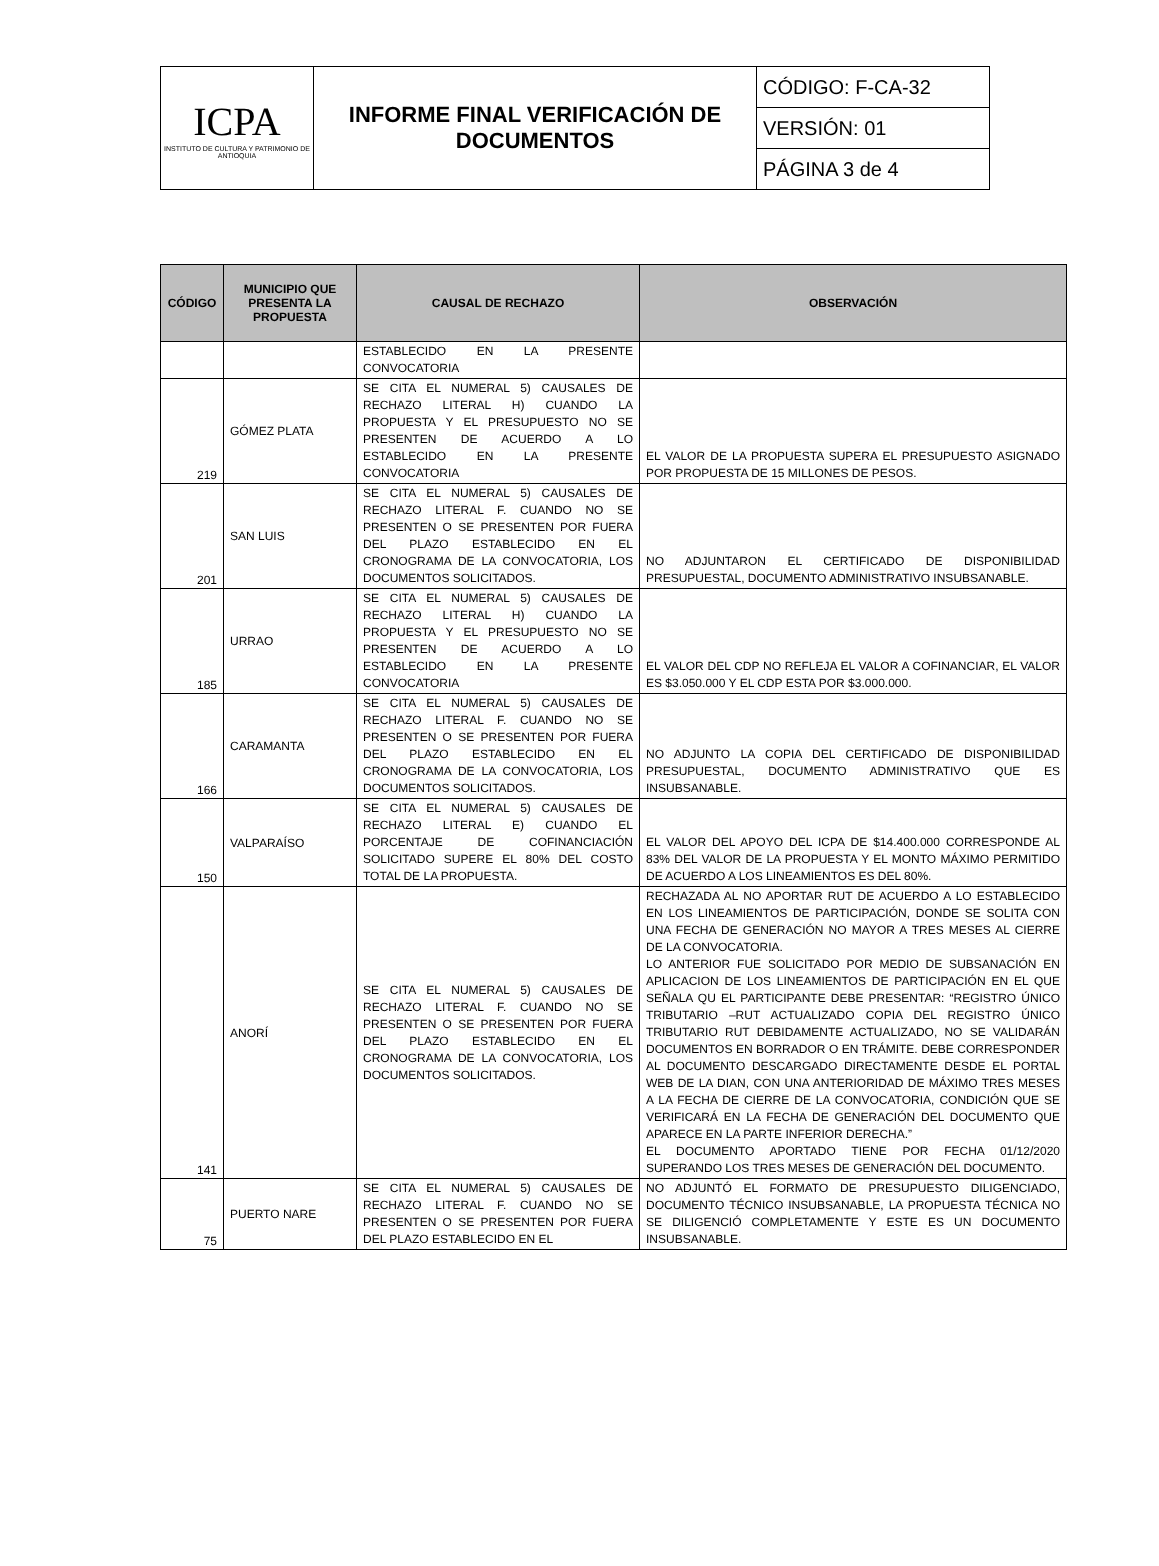| ICPA INSTITUTO DE CULTURA Y PATRIMONIO DE ANTIOQUIA | INFORME FINAL VERIFICACIÓN DE DOCUMENTOS | CÓDIGO: F-CA-32 |
| | | VERSIÓN: 01 |
| | | PÁGINA 3 de 4 |
| CÓDIGO | MUNICIPIO QUE PRESENTA LA PROPUESTA | CAUSAL DE RECHAZO | OBSERVACIÓN |
| --- | --- | --- | --- |
| | | ESTABLECIDO EN LA PRESENTE CONVOCATORIA | |
| 219 | GÓMEZ PLATA | SE CITA EL NUMERAL 5) CAUSALES DE RECHAZO LITERAL H) CUANDO LA PROPUESTA Y EL PRESUPUESTO NO SE PRESENTEN DE ACUERDO A LO ESTABLECIDO EN LA PRESENTE CONVOCATORIA | EL VALOR DE LA PROPUESTA SUPERA EL PRESUPUESTO ASIGNADO POR PROPUESTA DE 15 MILLONES DE PESOS. |
| 201 | SAN LUIS | SE CITA EL NUMERAL 5) CAUSALES DE RECHAZO LITERAL F. CUANDO NO SE PRESENTEN O SE PRESENTEN POR FUERA DEL PLAZO ESTABLECIDO EN EL CRONOGRAMA DE LA CONVOCATORIA, LOS DOCUMENTOS SOLICITADOS. | NO ADJUNTARON EL CERTIFICADO DE DISPONIBILIDAD PRESUPUESTAL, DOCUMENTO ADMINISTRATIVO INSUBSANABLE. |
| 185 | URRAO | SE CITA EL NUMERAL 5) CAUSALES DE RECHAZO LITERAL H) CUANDO LA PROPUESTA Y EL PRESUPUESTO NO SE PRESENTEN DE ACUERDO A LO ESTABLECIDO EN LA PRESENTE CONVOCATORIA | EL VALOR DEL CDP NO REFLEJA EL VALOR A COFINANCIAR, EL VALOR ES $3.050.000 Y EL CDP ESTA POR $3.000.000. |
| 166 | CARAMANTA | SE CITA EL NUMERAL 5) CAUSALES DE RECHAZO LITERAL F. CUANDO NO SE PRESENTEN O SE PRESENTEN POR FUERA DEL PLAZO ESTABLECIDO EN EL CRONOGRAMA DE LA CONVOCATORIA, LOS DOCUMENTOS SOLICITADOS. | NO ADJUNTO LA COPIA DEL CERTIFICADO DE DISPONIBILIDAD PRESUPUESTAL, DOCUMENTO ADMINISTRATIVO QUE ES INSUBSANABLE. |
| 150 | VALPARAÍSO | SE CITA EL NUMERAL 5) CAUSALES DE RECHAZO LITERAL E) CUANDO EL PORCENTAJE DE COFINANCIACIÓN SOLICITADO SUPERE EL 80% DEL COSTO TOTAL DE LA PROPUESTA. | EL VALOR DEL APOYO DEL ICPA DE $14.400.000 CORRESPONDE AL 83% DEL VALOR DE LA PROPUESTA Y EL MONTO MÁXIMO PERMITIDO DE ACUERDO A LOS LINEAMIENTOS ES DEL 80%. |
| 141 | ANORÍ | SE CITA EL NUMERAL 5) CAUSALES DE RECHAZO LITERAL F. CUANDO NO SE PRESENTEN O SE PRESENTEN POR FUERA DEL PLAZO ESTABLECIDO EN EL CRONOGRAMA DE LA CONVOCATORIA, LOS DOCUMENTOS SOLICITADOS. | RECHAZADA AL NO APORTAR RUT DE ACUERDO A LO ESTABLECIDO EN LOS LINEAMIENTOS DE PARTICIPACIÓN, DONDE SE SOLITA CON UNA FECHA DE GENERACIÓN NO MAYOR A TRES MESES AL CIERRE DE LA CONVOCATORIA. LO ANTERIOR FUE SOLICITADO POR MEDIO DE SUBSANACIÓN EN APLICACION DE LOS LINEAMIENTOS DE PARTICIPACIÓN EN EL QUE SEÑALA QU EL PARTICIPANTE DEBE PRESENTAR: “REGISTRO ÚNICO TRIBUTARIO –RUT ACTUALIZADO COPIA DEL REGISTRO ÚNICO TRIBUTARIO RUT DEBIDAMENTE ACTUALIZADO, NO SE VALIDARÁN DOCUMENTOS EN BORRADOR O EN TRÁMITE. DEBE CORRESPONDER AL DOCUMENTO DESCARGADO DIRECTAMENTE DESDE EL PORTAL WEB DE LA DIAN, CON UNA ANTERIORIDAD DE MÁXIMO TRES MESES A LA FECHA DE CIERRE DE LA CONVOCATORIA, CONDICIÓN QUE SE VERIFICARÁ EN LA FECHA DE GENERACIÓN DEL DOCUMENTO QUE APARECE EN LA PARTE INFERIOR DERECHA.” EL DOCUMENTO APORTADO TIENE POR FECHA 01/12/2020 SUPERANDO LOS TRES MESES DE GENERACIÓN DEL DOCUMENTO. |
| 75 | PUERTO NARE | SE CITA EL NUMERAL 5) CAUSALES DE RECHAZO LITERAL F. CUANDO NO SE PRESENTEN O SE PRESENTEN POR FUERA DEL PLAZO ESTABLECIDO EN EL | NO ADJUNTÓ EL FORMATO DE PRESUPUESTO DILIGENCIADO, DOCUMENTO TÉCNICO INSUBSANABLE, LA PROPUESTA TÉCNICA NO SE DILIGENCIÓ COMPLETAMENTE Y ESTE ES UN DOCUMENTO INSUBSANABLE. |